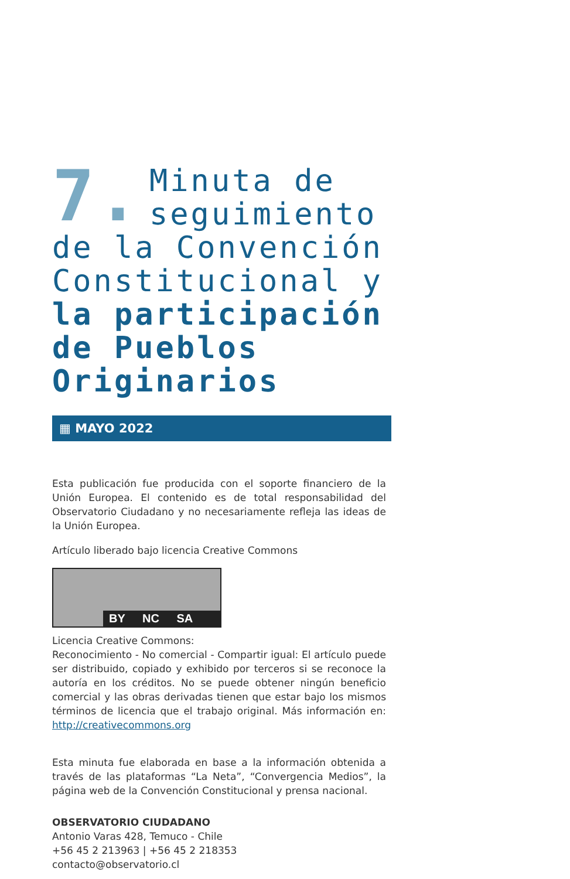7.
Minuta de seguimiento de la Convención Constitucional y la participación de Pueblos Originarios
▦ MAYO 2022
Esta publicación fue producida con el soporte financiero de la Unión Europea. El contenido es de total responsabilidad del Observatorio Ciudadano y no necesariamente refleja las ideas de la Unión Europea.
Artículo liberado bajo licencia Creative Commons
BY NC SA
Licencia Creative Commons:
Reconocimiento - No comercial - Compartir igual: El artículo puede ser distribuido, copiado y exhibido por terceros si se reconoce la autoría en los créditos. No se puede obtener ningún beneficio comercial y las obras derivadas tienen que estar bajo los mismos términos de licencia que el trabajo original. Más información en: http://creativecommons.org
Esta minuta fue elaborada en base a la información obtenida a través de las plataformas “La Neta”, “Convergencia Medios”, la página web de la Convención Constitucional y prensa nacional.
OBSERVATORIO CIUDADANO
Antonio Varas 428, Temuco - Chile
+56 45 2 213963 | +56 45 2 218353
contacto@observatorio.cl